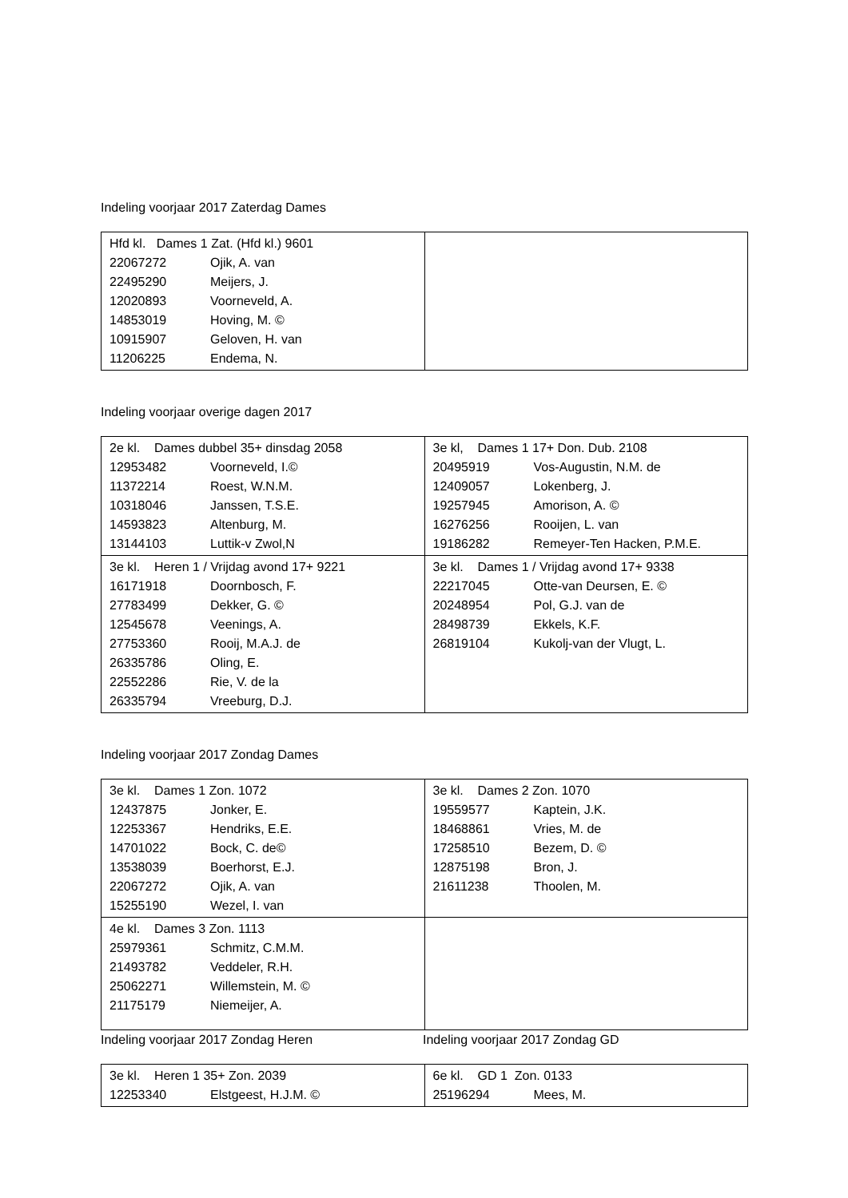Indeling voorjaar 2017 Zaterdag Dames
| Hfd kl. Dames 1 Zat. (Hfd kl.) 9601 22067272 Ojik, A. van 22495290 Meijers, J. 12020893 Voorneveld, A. 14853019 Hoving, M. © 10915907 Geloven, H. van 11206225 Endema, N. | |
Indeling voorjaar overige dagen 2017
| 2e kl. Dames dubbel 35+ dinsdag 2058 12953482 Voorneveld, I.© 11372214 Roest, W.N.M. 10318046 Janssen, T.S.E. 14593823 Altenburg, M. 13144103 Luttik-v Zwol,N | 3e kl, Dames 1 17+ Don. Dub. 2108 20495919 Vos-Augustin, N.M. de 12409057 Lokenberg, J. 19257945 Amorison, A. © 16276256 Rooijen, L. van 19186282 Remeyer-Ten Hacken, P.M.E. |
| 3e kl. Heren 1 / Vrijdag avond 17+ 9221 16171918 Doornbosch, F. 27783499 Dekker, G. © 12545678 Veenings, A. 27753360 Rooij, M.A.J. de 26335786 Oling, E. 22552286 Rie, V. de la 26335794 Vreeburg, D.J. | 3e kl. Dames 1 / Vrijdag avond 17+ 9338 22217045 Otte-van Deursen, E. © 20248954 Pol, G.J. van de 28498739 Ekkels, K.F. 26819104 Kukolj-van der Vlugt, L. |
Indeling voorjaar 2017 Zondag Dames
| 3e kl. Dames 1 Zon. 1072 12437875 Jonker, E. 12253367 Hendriks, E.E. 14701022 Bock, C. de© 13538039 Boerhorst, E.J. 22067272 Ojik, A. van 15255190 Wezel, I. van | 3e kl. Dames 2 Zon. 1070 19559577 Kaptein, J.K. 18468861 Vries, M. de 17258510 Bezem, D. © 12875198 Bron, J. 21611238 Thoolen, M. |
| 4e kl. Dames 3 Zon. 1113 25979361 Schmitz, C.M.M. 21493782 Veddeler, R.H. 25062271 Willemstein, M. © 21175179 Niemeijer, A. | |
Indeling voorjaar 2017 Zondag Heren Indeling voorjaar 2017 Zondag GD
| 3e kl. Heren 1 35+ Zon. 2039 12253340 Elstgeest, H.J.M. © | 6e kl. GD 1 Zon. 0133 25196294 Mees, M. |